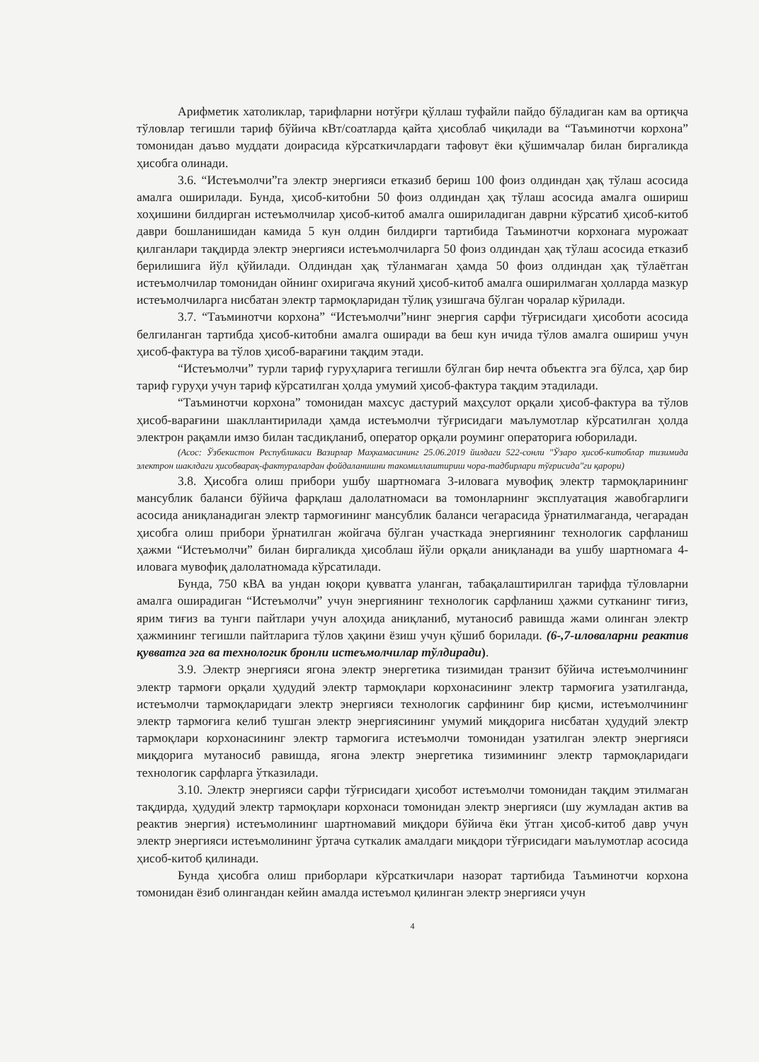Арифметик хатоликлар, тарифларни нотўғри қўллаш туфайли пайдо бўладиган кам ва ортиқча тўловлар тегишли тариф бўйича кВт/соатларда қайта ҳисоблаб чиқилади ва “Таъминотчи корхона” томонидан даъво муддати доирасида кўрсаткичлардаги тафовут ёки қўшимчалар билан биргаликда ҳисобга олинади.
3.6. “Истеъмолчи”га электр энергияси етказиб бериш 100 фоиз олдиндан ҳақ тўлаш асосида амалга оширилади. Бунда, ҳисоб-китобни 50 фоиз олдиндан ҳақ тўлаш асосида амалга ошириш хоҳишини билдирган истеъмолчилар ҳисоб-китоб амалга ошириладиган даврни кўрсатиб ҳисоб-китоб даври бошланишидан камида 5 кун олдин билдирги тартибида Таъминотчи корхонага мурожаат қилганлари тақдирда электр энергияси истеъмолчиларга 50 фоиз олдиндан ҳақ тўлаш асосида етказиб берилишига йўл қўйилади. Олдиндан ҳақ тўланмаган ҳамда 50 фоиз олдиндан ҳақ тўлаётган истеъмолчилар томонидан ойнинг охиригача якуний ҳисоб-китоб амалга оширилмаган ҳолларда мазкур истеъмолчиларга нисбатан электр тармоқларидан тўлиқ узишгача бўлган чоралар кўрилади.
3.7. “Таъминотчи корхона” “Истеъмолчи”нинг энергия сарфи тўғрисидаги ҳисоботи асосида белгиланган тартибда ҳисоб-китобни амалга оширади ва беш кун ичида тўлов амалга ошириш учун ҳисоб-фактура ва тўлов ҳисоб-варағини тақдим этади.
“Истеъмолчи” турли тариф гуруҳларига тегишли бўлган бир нечта объектга эга бўлса, ҳар бир тариф гуруҳи учун тариф кўрсатилган ҳолда умумий ҳисоб-фактура тақдим этадилади.
“Таъминотчи корхона” томонидан махсус дастурий маҳсулот орқали ҳисоб-фактура ва тўлов ҳисоб-варағини шакллантирилади ҳамда истеъмолчи тўғрисидаги маълумотлар кўрсатилган ҳолда электрон рақамли имзо билан тасдиқланиб, оператор орқали роуминг операторига юборилади.
(Асос: Ўзбекистон Республикаси Вазирлар Маҳкамасининг 25.06.2019 йилдаги 522-сонли "Ўзаро ҳисоб-китоблар тизимида электрон шаклдаги ҳисобварақ-фактуралардан фойдаланишни такомиллаштириш чора-тадбирлари тўғрисида"ги қарори)
3.8. Ҳисобга олиш прибори ушбу шартномага 3-иловага мувофиқ электр тармоқларининг мансублик баланси бўйича фарқлаш далолатномаси ва томонларнинг эксплуатация жавобгарлиги асосида аниқланадиган электр тармоғининг мансублик баланси чегарасида ўрнатилмаганда, чегарадан ҳисобга олиш прибори ўрнатилган жойгача бўлган участкада энергиянинг технологик сарфланиш ҳажми “Истеъмолчи” билан биргаликда ҳисоблаш йўли орқали аниқланади ва ушбу шартномага 4-иловага мувофиқ далолатномада кўрсатилади.
Бунда, 750 кВА ва ундан юқори қувватга уланган, табақалаштирилган тарифда тўловларни амалга оширадиган “Истеъмолчи” учун энергиянинг технологик сарфланиш ҳажми сутканинг тиғиз, ярим тиғиз ва тунги пайтлари учун алоҳида аниқланиб, мутаносиб равишда жами олинган электр ҳажмининг тегишли пайтларига тўлов ҳақини ёзиш учун қўшиб борилади. (6-,7-иловаларни реактив қувватга эга ва технологик бронли истеъмолчилар тўлдиради).
3.9. Электр энергияси ягона электр энергетика тизимидан транзит бўйича истеъмолчининг электр тармоғи орқали ҳудудий электр тармоқлари корхонасининг электр тармоғига узатилганда, истеъмолчи тармоқларидаги электр энергияси технологик сарфининг бир қисми, истеъмолчининг электр тармоғига келиб тушган электр энергиясининг умумий миқдорига нисбатан ҳудудий электр тармоқлари корхонасининг электр тармоғига истеъмолчи томонидан узатилган электр энергияси миқдорига мутаносиб равишда, ягона электр энергетика тизимининг электр тармоқларидаги технологик сарфларга ўтказилади.
3.10. Электр энергияси сарфи тўғрисидаги ҳисобот истеъмолчи томонидан тақдим этилмаган тақдирда, ҳудудий электр тармоқлари корхонаси томонидан электр энергияси (шу жумладан актив ва реактив энергия) истеъмолининг шартномавий миқдори бўйича ёки ўтган ҳисоб-китоб давр учун электр энергияси истеъмолининг ўртача суткалик амалдаги миқдори тўғрисидаги маълумотлар асосида ҳисоб-китоб қилинади.
Бунда ҳисобга олиш приборлари кўрсаткичлари назорат тартибида Таъминотчи корхона томонидан ёзиб олингандан кейин амалда истеъмол қилинган электр энергияси учун
4